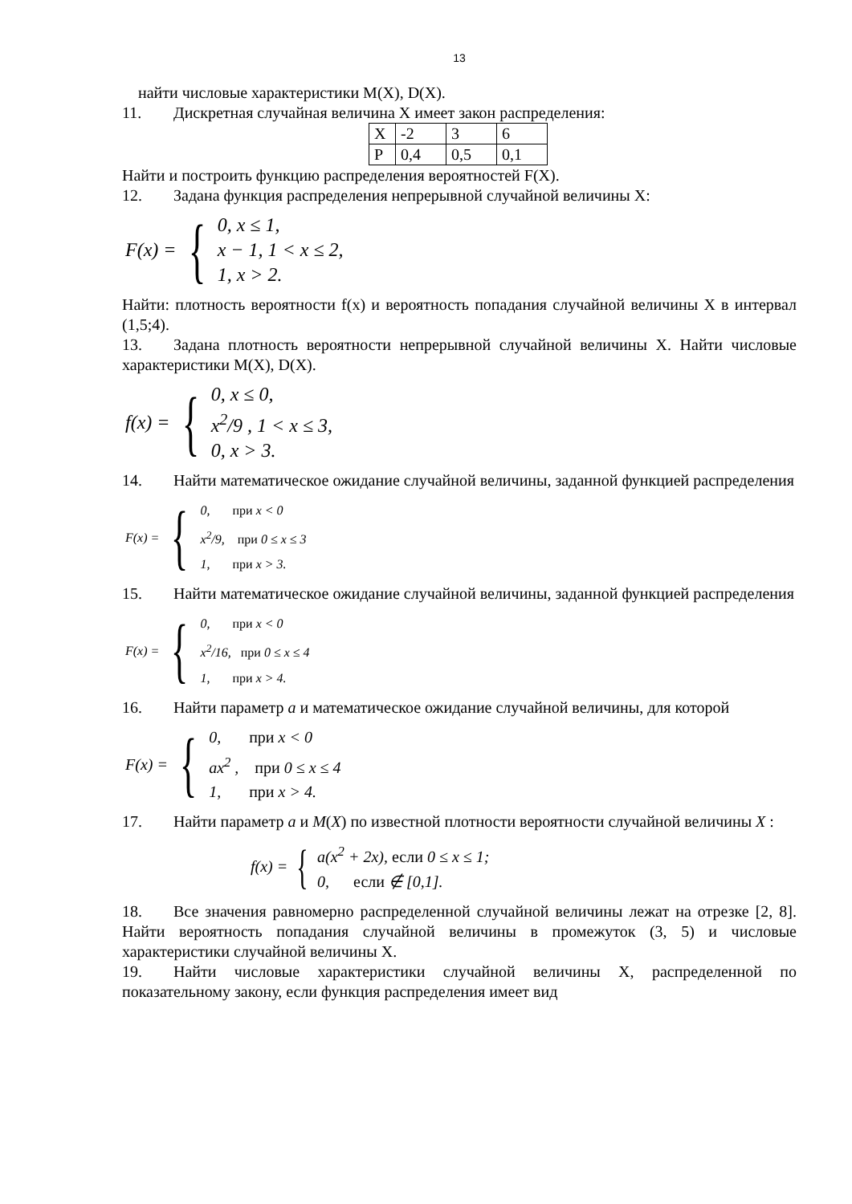13
найти числовые характеристики M(X), D(X).
11. Дискретная случайная величина X имеет закон распределения:
| X | -2 | 3 | 6 |
| P | 0,4 | 0,5 | 0,1 |
Найти и построить функцию распределения вероятностей F(X).
12. Задана функция распределения непрерывной случайной величины X:
F(x) = {
0, x ≤ 1,
x − 1, 1 < x ≤ 2,
1, x > 2.
Найти: плотность вероятности f(x) и вероятность попадания случайной величины X в интервал (1,5;4).
13. Задана плотность вероятности непрерывной случайной величины X. Найти числовые характеристики M(X), D(X).
f(x) = {
0, x ≤ 0,
x<sup>2</sup>/9 , 1 < x ≤ 3,
0, x > 3.
14. Найти математическое ожидание случайной величины, заданной функцией распределения
F(x) = {
0, при x < 0
x<sup>2</sup>/9, при 0 ≤ x ≤ 3
1, при x > 3.
15. Найти математическое ожидание случайной величины, заданной функцией распределения
F(x) = {
0, при x < 0
x<sup>2</sup>/16, при 0 ≤ x ≤ 4
1, при x > 4.
16. Найти параметр a и математическое ожидание случайной величины, для которой
F(x) = {
0, при x < 0
ax<sup>2</sup> , при 0 ≤ x ≤ 4
1, при x > 4.
17. Найти параметр a и M(X) по известной плотности вероятности случайной величины X :
f(x) = {
a(x<sup>2</sup> + 2x), если 0 ≤ x ≤ 1;
0, если ∉ [0,1].
18. Все значения равномерно распределенной случайной величины лежат на отрезке [2, 8]. Найти вероятность попадания случайной величины в промежуток (3, 5) и числовые характеристики случайной величины X.
19. Найти числовые характеристики случайной величины X, распределенной по показательному закону, если функция распределения имеет вид